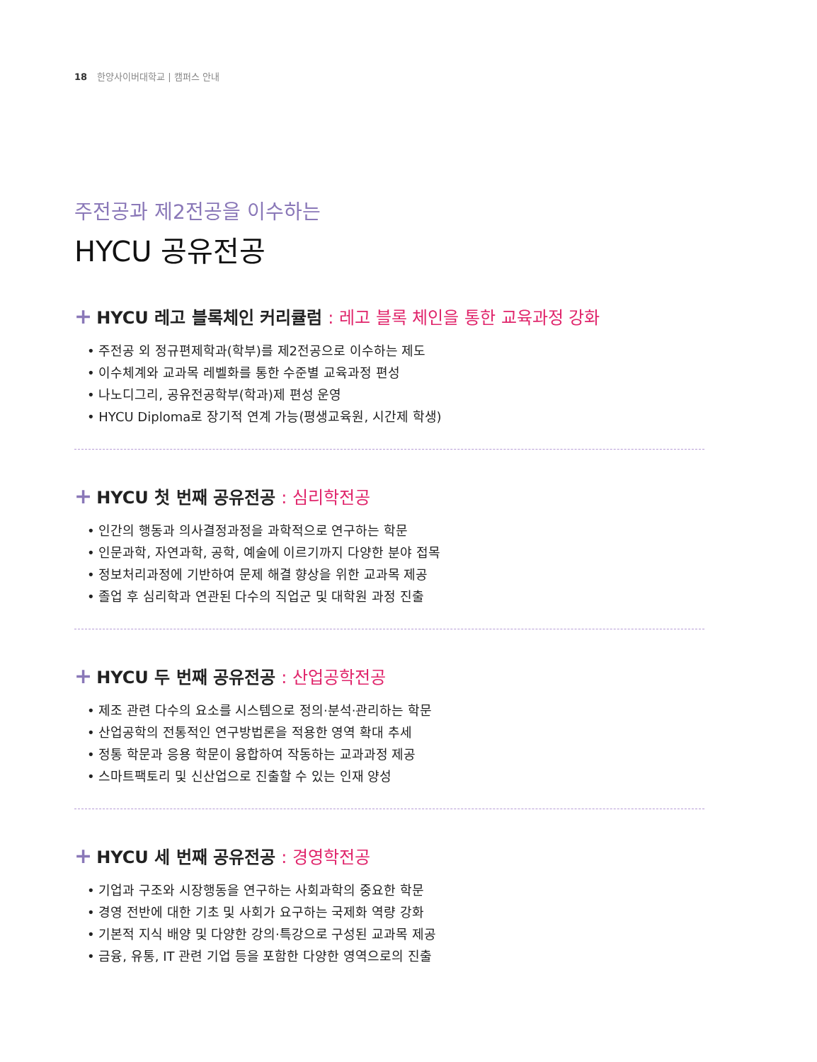18 한양사이버대학교 | 캠퍼스 안내
주전공과 제2전공을 이수하는
HYCU 공유전공
+ HYCU 레고 블록체인 커리큘럼 : 레고 블록 체인을 통한 교육과정 강화
• 주전공 외 정규편제학과(학부)를 제2전공으로 이수하는 제도
• 이수체계와 교과목 레벨화를 통한 수준별 교육과정 편성
• 나노디그리, 공유전공학부(학과)제 편성 운영
• HYCU Diploma로 장기적 연계 가능(평생교육원, 시간제 학생)
+ HYCU 첫 번째 공유전공 : 심리학전공
• 인간의 행동과 의사결정과정을 과학적으로 연구하는 학문
• 인문과학, 자연과학, 공학, 예술에 이르기까지 다양한 분야 접목
• 정보처리과정에 기반하여 문제 해결 향상을 위한 교과목 제공
• 졸업 후 심리학과 연관된 다수의 직업군 및 대학원 과정 진출
+ HYCU 두 번째 공유전공 : 산업공학전공
• 제조 관련 다수의 요소를 시스템으로 정의·분석·관리하는 학문
• 산업공학의 전통적인 연구방법론을 적용한 영역 확대 추세
• 정통 학문과 응용 학문이 융합하여 작동하는 교과과정 제공
• 스마트팩토리 및 신산업으로 진출할 수 있는 인재 양성
+ HYCU 세 번째 공유전공 : 경영학전공
• 기업과 구조와 시장행동을 연구하는 사회과학의 중요한 학문
• 경영 전반에 대한 기초 및 사회가 요구하는 국제화 역량 강화
• 기본적 지식 배양 및 다양한 강의·특강으로 구성된 교과목 제공
• 금융, 유통, IT 관련 기업 등을 포함한 다양한 영역으로의 진출